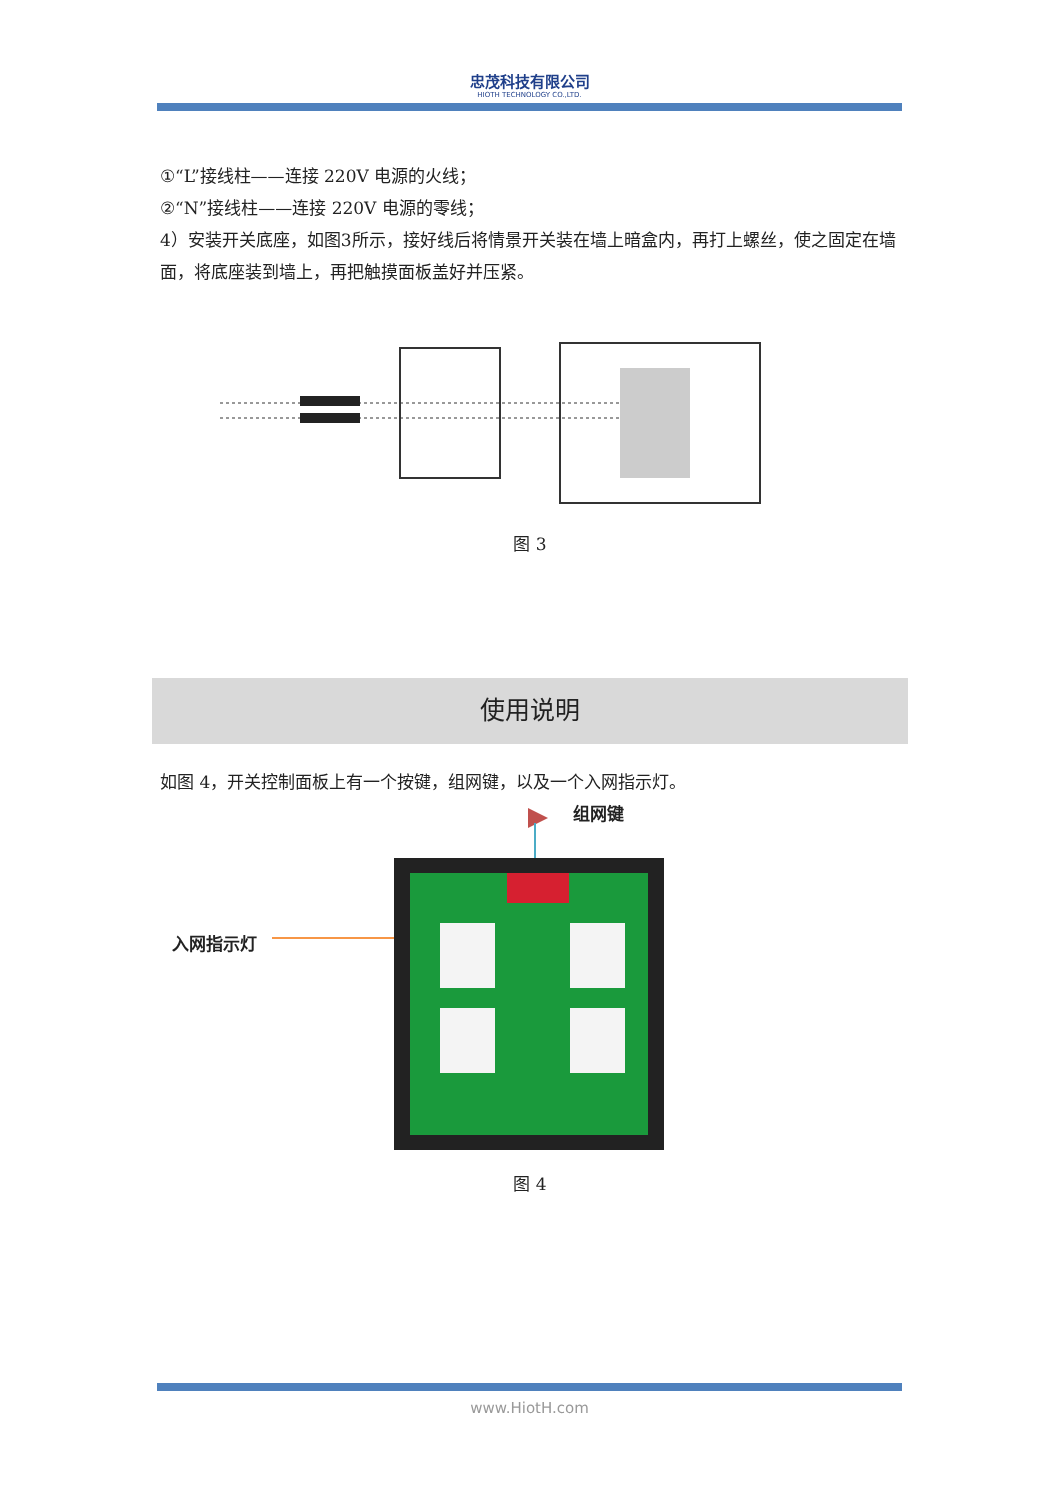忠茂科技有限公司
HIOTH TECHNOLOGY CO.,LTD.
①“L”接线柱——连接 220V 电源的火线；
②“N”接线柱——连接 220V 电源的零线；
4）安装开关底座，如图3所示，接好线后将情景开关装在墙上暗盒内，再打上螺丝，使之固定在墙面，将底座装到墙上，再把触摸面板盖好并压紧。
图 3
使用说明
如图 4，开关控制面板上有一个按键，组网键，以及一个入网指示灯。
组网键
入网指示灯
图 4
www.HiotH.com